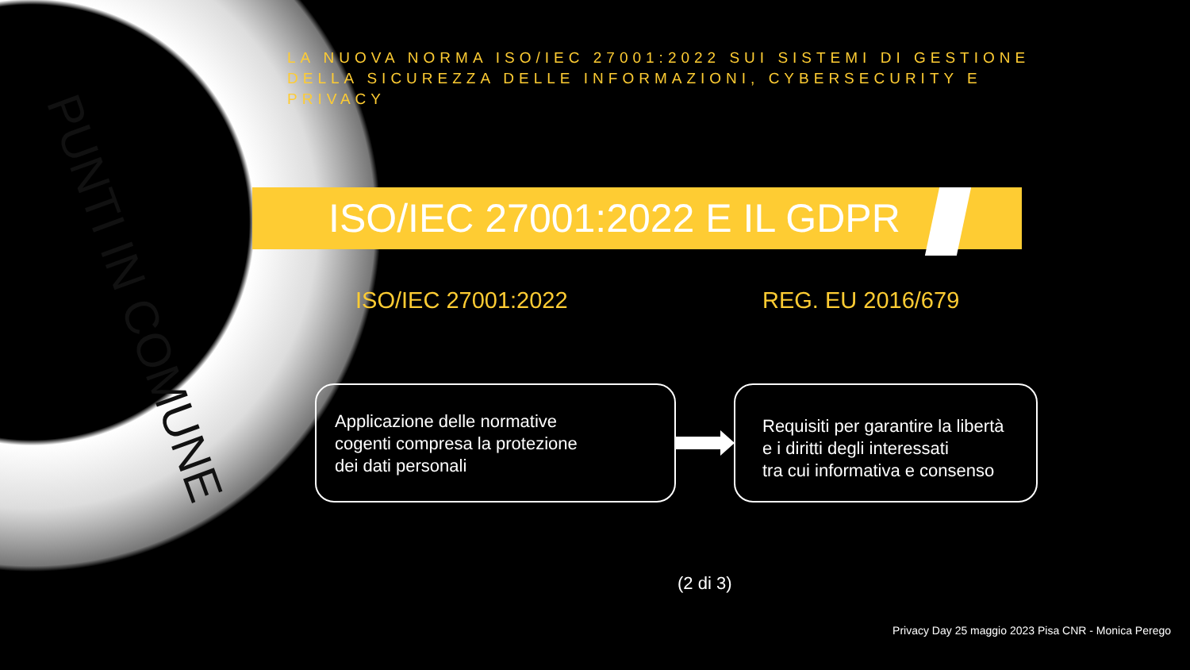PUNTI IN COMUNE
LA NUOVA NORMA ISO/IEC 27001:2022 SUI SISTEMI DI GESTIONE DELLA SICUREZZA DELLE INFORMAZIONI, CYBERSECURITY E PRIVACY
ISO/IEC 27001:2022 E IL GDPR
ISO/IEC 27001:2022 REG. EU 2016/679
Applicazione delle normative
cogenti compresa la protezione
dei dati personali
Requisiti per garantire la libertà
e i diritti degli interessati
tra cui informativa e consenso
(2 di 3)
Privacy Day 25 maggio 2023 Pisa CNR - Monica Perego